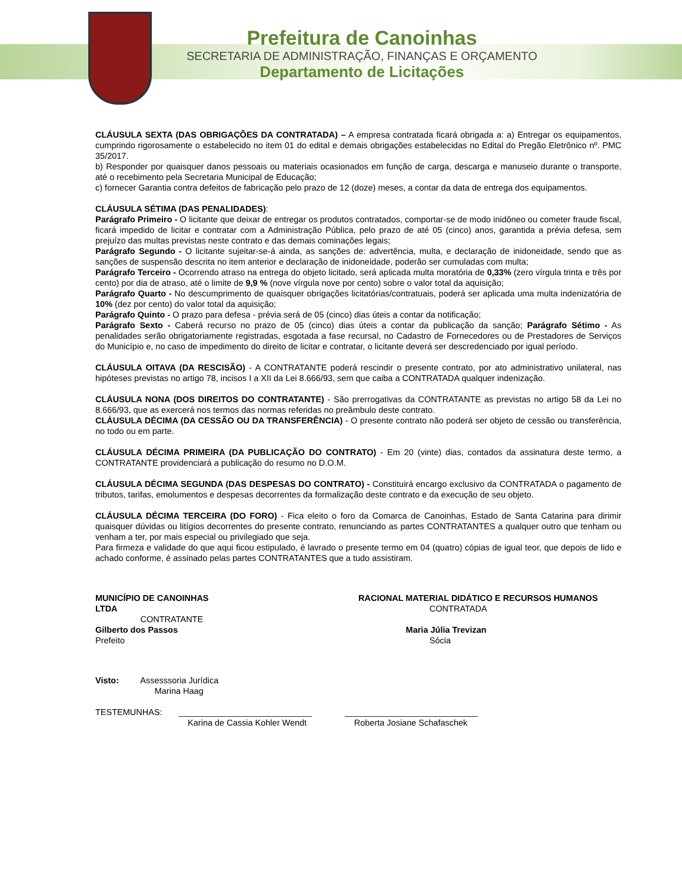Prefeitura de Canoinhas
SECRETARIA DE ADMINISTRAÇÃO, FINANÇAS E ORÇAMENTO
Departamento de Licitações
CLÁUSULA SEXTA (DAS OBRIGAÇÕES DA CONTRATADA) – A empresa contratada ficará obrigada a: a) Entregar os equipamentos, cumprindo rigorosamente o estabelecido no item 01 do edital e demais obrigações estabelecidas no Edital do Pregão Eletrônico nº. PMC 35/2017.
b) Responder por quaisquer danos pessoais ou materiais ocasionados em função de carga, descarga e manuseio durante o transporte, até o recebimento pela Secretaria Municipal de Educação;
c) fornecer Garantia contra defeitos de fabricação pelo prazo de 12 (doze) meses, a contar da data de entrega dos equipamentos.
CLÁUSULA SÉTIMA (DAS PENALIDADES):
Parágrafo Primeiro - O licitante que deixar de entregar os produtos contratados, comportar-se de modo inidôneo ou cometer fraude fiscal, ficará impedido de licitar e contratar com a Administração Pública, pelo prazo de até 05 (cinco) anos, garantida a prévia defesa, sem prejuízo das multas previstas neste contrato e das demais cominações legais;
Parágrafo Segundo - O licitante sujeitar-se-á ainda, as sanções de: advertência, multa, e declaração de inidoneidade, sendo que as sanções de suspensão descrita no item anterior e declaração de inidoneidade, poderão ser cumuladas com multa;
Parágrafo Terceiro - Ocorrendo atraso na entrega do objeto licitado, será aplicada multa moratória de 0,33% (zero vírgula trinta e três por cento) por dia de atraso, até o limite de 9,9 % (nove vírgula nove por cento) sobre o valor total da aquisição;
Parágrafo Quarto - No descumprimento de quaisquer obrigações licitatórias/contratuais, poderá ser aplicada uma multa indenizatória de 10% (dez por cento) do valor total da aquisição;
Parágrafo Quinto - O prazo para defesa - prévia será de 05 (cinco) dias úteis a contar da notificação;
Parágrafo Sexto - Caberá recurso no prazo de 05 (cinco) dias úteis a contar da publicação da sanção; Parágrafo Sétimo - As penalidades serão obrigatoriamente registradas, esgotada a fase recursal, no Cadastro de Fornecedores ou de Prestadores de Serviços do Município e, no caso de impedimento do direito de licitar e contratar, o licitante deverá ser descredenciado por igual período.
CLÁUSULA OITAVA (DA RESCISÃO) - A CONTRATANTE poderá rescindir o presente contrato, por ato administrativo unilateral, nas hipóteses previstas no artigo 78, incisos I a XII da Lei 8.666/93, sem que caiba a CONTRATADA qualquer indenização.
CLÁUSULA NONA (DOS DIREITOS DO CONTRATANTE) - São prerrogativas da CONTRATANTE as previstas no artigo 58 da Lei no 8.666/93, que as exercerá nos termos das normas referidas no preâmbulo deste contrato.
CLÁUSULA DÉCIMA (DA CESSÃO OU DA TRANSFERÊNCIA) - O presente contrato não poderá ser objeto de cessão ou transferência, no todo ou em parte.
CLÁUSULA DÉCIMA PRIMEIRA (DA PUBLICAÇÃO DO CONTRATO) - Em 20 (vinte) dias, contados da assinatura deste termo, a CONTRATANTE providenciará a publicação do resumo no D.O.M.
CLÁUSULA DÉCIMA SEGUNDA (DAS DESPESAS DO CONTRATO) - Constituirá encargo exclusivo da CONTRATADA o pagamento de tributos, tarifas, emolumentos e despesas decorrentes da formalização deste contrato e da execução de seu objeto.
CLÁUSULA DÉCIMA TERCEIRA (DO FORO) - Fica eleito o foro da Comarca de Canoinhas, Estado de Santa Catarina para dirimir quaisquer dúvidas ou litígios decorrentes do presente contrato, renunciando as partes CONTRATANTES a qualquer outro que tenham ou venham a ter, por mais especial ou privilegiado que seja.
Para firmeza e validade do que aqui ficou estipulado, é lavrado o presente termo em 04 (quatro) cópias de igual teor, que depois de lido e achado conforme, é assinado pelas partes CONTRATANTES que a tudo assistiram.
MUNICÍPIO DE CANOINHAS
LTDA
CONTRATANTE
Gilberto dos Passos
Prefeito
RACIONAL MATERIAL DIDÁTICO E RECURSOS HUMANOS
CONTRATADA
Maria Júlia Trevizan
Sócia
Visto: Assesssoria Jurídica
Marina Haag
TESTEMUNHAS: ____________________________ ____________________________
Karina de Cassia Kohler Wendt Roberta Josiane Schafaschek